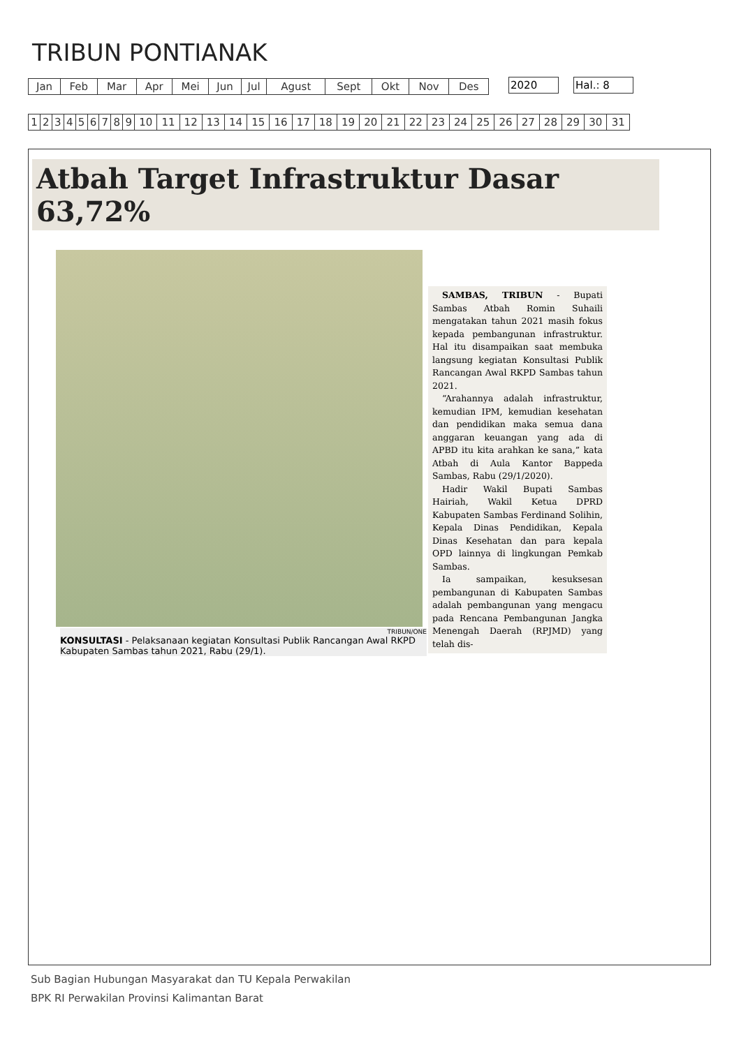TRIBUN PONTIANAK
| Jan | Feb | Mar | Apr | Mei | Jun | Jul | Agust | Sept | Okt | Nov | Des |
2020 Hal.: 8
| 1 | 2 | 3 | 4 | 5 | 6 | 7 | 8 | 9 | 10 | 11 | 12 | 13 | 14 | 15 | 16 | 17 | 18 | 19 | 20 | 21 | 22 | 23 | 24 | 25 | 26 | 27 | 28 | 29 | 30 | 31 |
Atbah Target Infrastruktur Dasar 63,72%
TRIBUN/ONE
KONSULTASI - Pelaksanaan kegiatan Konsultasi Publik Rancangan Awal RKPD Kabupaten Sambas tahun 2021, Rabu (29/1).
SAMBAS, TRIBUN - Bupati Sambas Atbah Romin Suhaili mengatakan tahun 2021 masih fokus kepada pembangunan infrastruktur. Hal itu disampaikan saat membuka langsung kegiatan Konsultasi Publik Rancangan Awal RKPD Sambas tahun 2021.
“Arahannya adalah infrastruktur, kemudian IPM, kemudian kesehatan dan pendidikan maka semua dana anggaran keuangan yang ada di APBD itu kita arahkan ke sana,” kata Atbah di Aula Kantor Bappeda Sambas, Rabu (29/1/2020).
Hadir Wakil Bupati Sambas Hairiah, Wakil Ketua DPRD Kabupaten Sambas Ferdinand Solihin, Kepala Dinas Pendidikan, Kepala Dinas Kesehatan dan para kepala OPD lainnya di lingkungan Pemkab Sambas.
Ia sampaikan, kesuksesan pembangunan di Kabupaten Sambas adalah pembangunan yang mengacu pada Rencana Pembangunan Jangka Menengah Daerah (RPJMD) yang telah dis-
Sub Bagian Hubungan Masyarakat dan TU Kepala Perwakilan
BPK RI Perwakilan Provinsi Kalimantan Barat